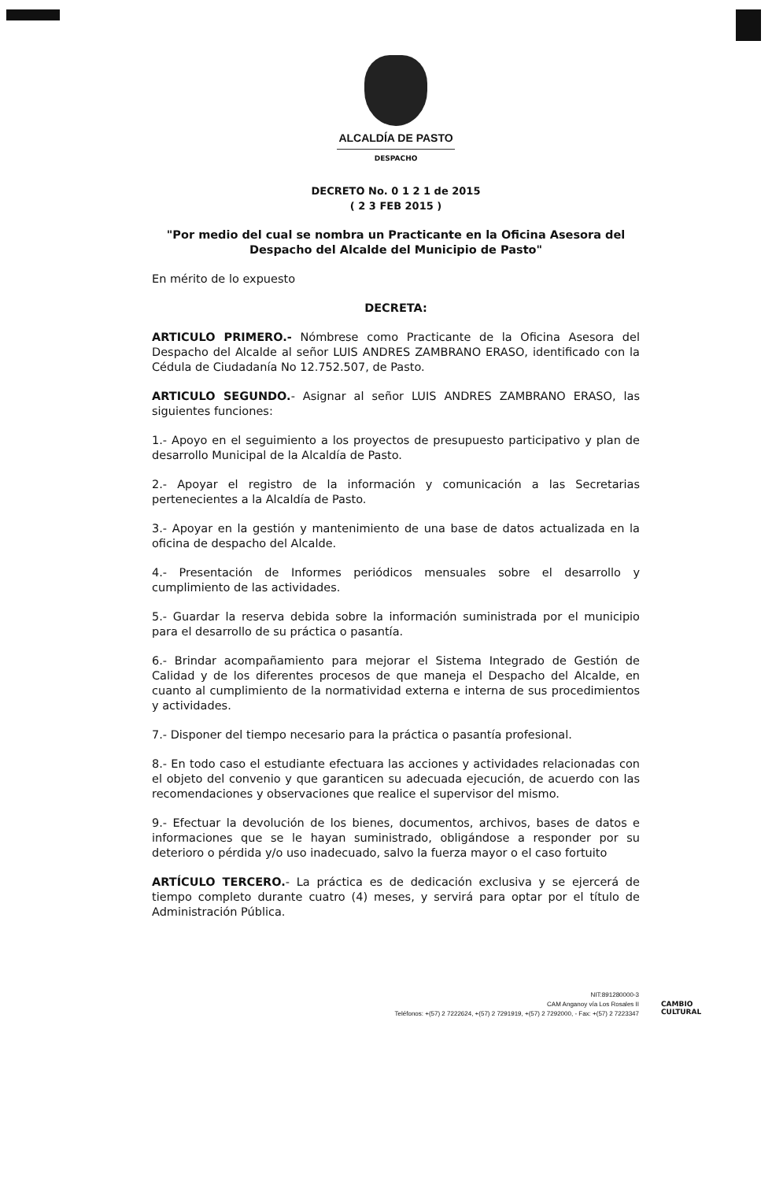ALCALDÍA DE PASTO
DESPACHO
DECRETO No. 0 1 2 1 de 2015
( 2 3 FEB 2015 )
"Por medio del cual se nombra un Practicante en la Oficina Asesora del Despacho del Alcalde del Municipio de Pasto"
En mérito de lo expuesto
DECRETA:
ARTICULO PRIMERO.- Nómbrese como Practicante de la Oficina Asesora del Despacho del Alcalde al señor LUIS ANDRES ZAMBRANO ERASO, identificado con la Cédula de Ciudadanía No 12.752.507, de Pasto.
ARTICULO SEGUNDO.- Asignar al señor LUIS ANDRES ZAMBRANO ERASO, las siguientes funciones:
1.- Apoyo en el seguimiento a los proyectos de presupuesto participativo y plan de desarrollo Municipal de la Alcaldía de Pasto.
2.- Apoyar el registro de la información y comunicación a las Secretarias pertenecientes a la Alcaldía de Pasto.
3.- Apoyar en la gestión y mantenimiento de una base de datos actualizada en la oficina de despacho del Alcalde.
4.- Presentación de Informes periódicos mensuales sobre el desarrollo y cumplimiento de las actividades.
5.- Guardar la reserva debida sobre la información suministrada por el municipio para el desarrollo de su práctica o pasantía.
6.- Brindar acompañamiento para mejorar el Sistema Integrado de Gestión de Calidad y de los diferentes procesos de que maneja el Despacho del Alcalde, en cuanto al cumplimiento de la normatividad externa e interna de sus procedimientos y actividades.
7.- Disponer del tiempo necesario para la práctica o pasantía profesional.
8.- En todo caso el estudiante efectuara las acciones y actividades relacionadas con el objeto del convenio y que garanticen su adecuada ejecución, de acuerdo con las recomendaciones y observaciones que realice el supervisor del mismo.
9.- Efectuar la devolución de los bienes, documentos, archivos, bases de datos e informaciones que se le hayan suministrado, obligándose a responder por su deterioro o pérdida y/o uso inadecuado, salvo la fuerza mayor o el caso fortuito
ARTÍCULO TERCERO.- La práctica es de dedicación exclusiva y se ejercerá de tiempo completo durante cuatro (4) meses, y servirá para optar por el título de Administración Pública.
NIT:891280000-3
CAM Anganoy vía Los Rosales II
Teléfonos: +(57) 2 7222624, +(57) 2 7291919, +(57) 2 7292000, - Fax: +(57) 2 7223347
CAMBIO
CULTURAL